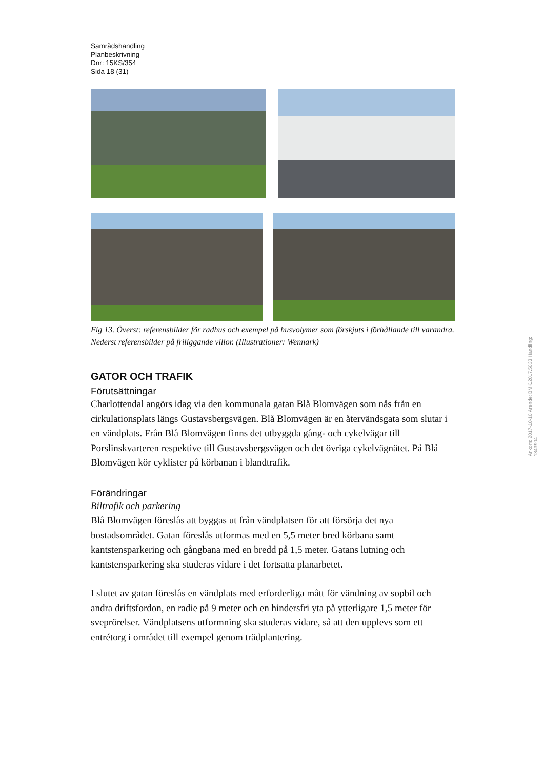Samrådshandling
Planbeskrivning
Dnr: 15KS/354
Sida 18 (31)
Fig 13. Överst: referensbilder för radhus och exempel på husvolymer som förskjuts i förhållande till varandra. Nederst referensbilder på friliggande villor. (Illustrationer: Wennark)
GATOR OCH TRAFIK
Förutsättningar
Charlottendal angörs idag via den kommunala gatan Blå Blomvägen som nås från en cirkulationsplats längs Gustavsbergsvägen. Blå Blomvägen är en återvändsgata som slutar i en vändplats. Från Blå Blomvägen finns det utbyggda gång- och cykelvägar till Porslinskvarteren respektive till Gustavsbergsvägen och det övriga cykelvägnätet. På Blå Blomvägen kör cyklister på körbanan i blandtrafik.
Förändringar
Biltrafik och parkering
Blå Blomvägen föreslås att byggas ut från vändplatsen för att försörja det nya bostadsområdet. Gatan föreslås utformas med en 5,5 meter bred körbana samt kantstensparkering och gångbana med en bredd på 1,5 meter. Gatans lutning och kantstensparkering ska studeras vidare i det fortsatta planarbetet.
I slutet av gatan föreslås en vändplats med erforderliga mått för vändning av sopbil och andra driftsfordon, en radie på 9 meter och en hindersfri yta på ytterligare 1,5 meter för sveprörelser. Vändplatsens utformning ska studeras vidare, så att den upplevs som ett entrétorg i området till exempel genom trädplantering.
Ankom: 2017-10-10 Ärende: BMK.2017.5033 Handling: 1843904